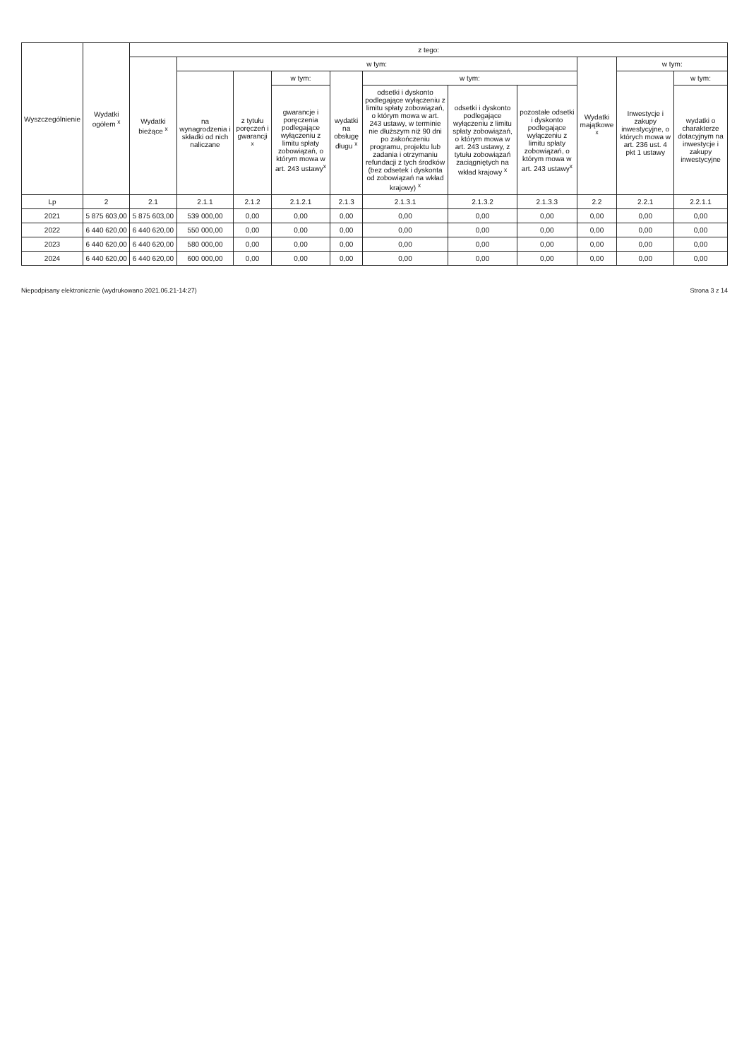| Wyszczególnienie | Wydatki ogółem <sup>x</sup> | z tego: | | | | | | | | | | |
| --- | --- | --- | --- | --- | --- | --- | --- | --- | --- | --- | --- | --- |
| | | Wydatki bieżące <sup>x</sup> | w tym: | | | | | | | Wydatki majątkowe <sup>x</sup> | w tym: | |
| | | | na wynagrodzenia i składki od nich naliczane | z tytułu poręczeń i gwarancji <sup>x</sup> | w tym: | wydatki na obsługę długu <sup>x</sup> | w tym: | | | | Inwestycje i zakupy inwestycyjne, o których mowa w art. 236 ust. 4 pkt 1 ustawy | w tym: |
| | | | | | gwarancje i poręczenia podlegające wyłączeniu z limitu spłaty zobowiązań, o którym mowa w art. 243 ustawy<sup>x</sup> | | odsetki i dyskonto podlegające wyłączeniu z limitu spłaty zobowiązań, o którym mowa w art. 243 ustawy, w terminie nie dłuższym niż 90 dni po zakończeniu programu, projektu lub zadania i otrzymaniu refundacji z tych środków (bez odsetek i dyskonta od zobowiązań na wkład krajowy) <sup>x</sup> | odsetki i dyskonto podlegające wyłączeniu z limitu spłaty zobowiązań, o którym mowa w art. 243 ustawy, z tytułu zobowiązań zaciągniętych na wkład krajowy <sup>x</sup> | pozostałe odsetki i dyskonto podlegające wyłączeniu z limitu spłaty zobowiązań, o którym mowa w art. 243 ustawy<sup>x</sup> | | | wydatki o charakterze dotacyjnym na inwestycje i zakupy inwestycyjne |
| Lp | 2 | 2.1 | 2.1.1 | 2.1.2 | 2.1.2.1 | 2.1.3 | 2.1.3.1 | 2.1.3.2 | 2.1.3.3 | 2.2 | 2.2.1 | 2.2.1.1 |
| 2021 | 5 875 603,00 | 5 875 603,00 | 539 000,00 | 0,00 | 0,00 | 0,00 | 0,00 | 0,00 | 0,00 | 0,00 | 0,00 | 0,00 |
| 2022 | 6 440 620,00 | 6 440 620,00 | 550 000,00 | 0,00 | 0,00 | 0,00 | 0,00 | 0,00 | 0,00 | 0,00 | 0,00 | 0,00 |
| 2023 | 6 440 620,00 | 6 440 620,00 | 580 000,00 | 0,00 | 0,00 | 0,00 | 0,00 | 0,00 | 0,00 | 0,00 | 0,00 | 0,00 |
| 2024 | 6 440 620,00 | 6 440 620,00 | 600 000,00 | 0,00 | 0,00 | 0,00 | 0,00 | 0,00 | 0,00 | 0,00 | 0,00 | 0,00 |
Niepodpisany elektronicznie (wydrukowano 2021.06.21-14:27) Strona 3 z 14